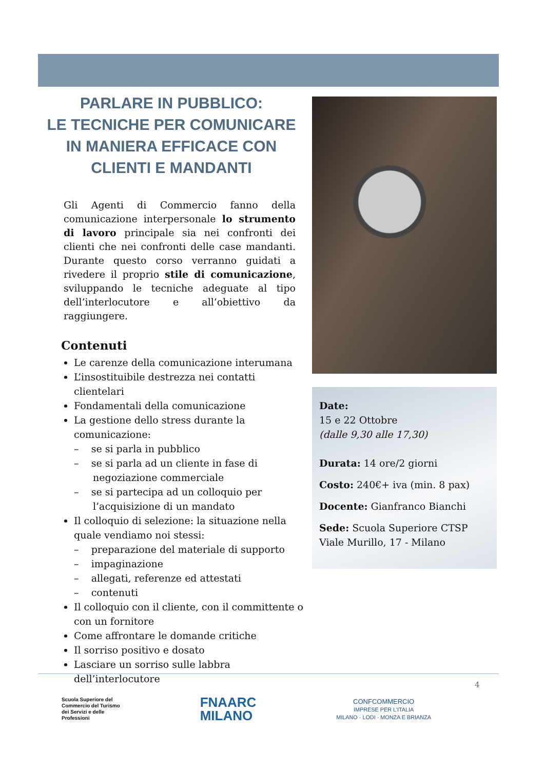PARLARE IN PUBBLICO:
LE TECNICHE PER COMUNICARE IN MANIERA EFFICACE CON CLIENTI E MANDANTI
Gli Agenti di Commercio fanno della comunicazione interpersonale lo strumento di lavoro principale sia nei confronti dei clienti che nei confronti delle case mandanti. Durante questo corso verranno guidati a rivedere il proprio stile di comunicazione, sviluppando le tecniche adeguate al tipo dell’interlocutore e all’obiettivo da raggiungere.
Contenuti
Le carenze della comunicazione interumana
L’insostituibile destrezza nei contatti clientelari
Fondamentali della comunicazione
La gestione dello stress durante la comunicazione:
– se si parla in pubblico
– se si parla ad un cliente in fase di negoziazione commerciale
– se si partecipa ad un colloquio per l’acquisizione di un mandato
Il colloquio di selezione: la situazione nella quale vendiamo noi stessi:
– preparazione del materiale di supporto
– impaginazione
– allegati, referenze ed attestati
– contenuti
Il colloquio con il cliente, con il committente o con un fornitore
Come affrontare le domande critiche
Il sorriso positivo e dosato
Lasciare un sorriso sulle labbra dell’interlocutore
Date:
15 e 22 Ottobre
(dalle 9,30 alle 17,30)
Durata: 14 ore/2 giorni
Costo: 240€+ iva (min. 8 pax)
Docente: Gianfranco Bianchi
Sede: Scuola Superiore CTSP
Viale Murillo, 17 - Milano
4
Scuola Superiore del
Commercio del Turismo
dei Servizi e delle
Professioni
FNAARC
MILANO
CONFCOMMERCIO
IMPRESE PER L’ITALIA
MILANO · LODI · MONZA E BRIANZA